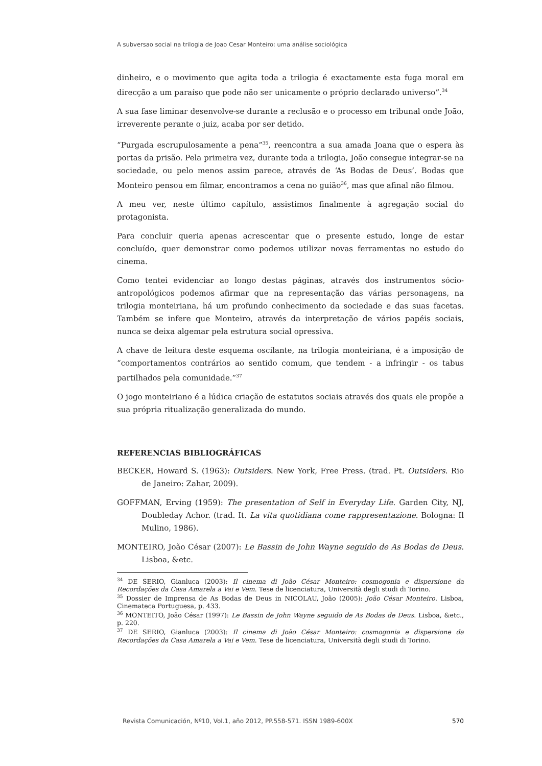A subversao social na trilogia de Joao Cesar Monteiro: uma análise sociológica
dinheiro, e o movimento que agita toda a trilogia é exactamente esta fuga moral em direcção a um paraíso que pode não ser unicamente o próprio declarado universo”.<sup>34</sup>
A sua fase liminar desenvolve-se durante a reclusão e o processo em tribunal onde João, irreverente perante o juiz, acaba por ser detido.
“Purgada escrupulosamente a pena”<sup>35</sup>, reencontra a sua amada Joana que o espera às portas da prisão. Pela primeira vez, durante toda a trilogia, João consegue integrar-se na sociedade, ou pelo menos assim parece, através de ‘As Bodas de Deus’. Bodas que Monteiro pensou em filmar, encontramos a cena no guião<sup>36</sup>, mas que afinal não filmou.
A meu ver, neste último capítulo, assistimos finalmente à agregação social do protagonista.
Para concluir queria apenas acrescentar que o presente estudo, longe de estar concluído, quer demonstrar como podemos utilizar novas ferramentas no estudo do cinema.
Como tentei evidenciar ao longo destas páginas, através dos instrumentos sócio-antropológicos podemos afirmar que na representação das várias personagens, na trilogia monteiriana, há um profundo conhecimento da sociedade e das suas facetas. Também se infere que Monteiro, através da interpretação de vários papéis sociais, nunca se deixa algemar pela estrutura social opressiva.
A chave de leitura deste esquema oscilante, na trilogia monteiriana, é a imposição de “comportamentos contrários ao sentido comum, que tendem - a infringir - os tabus partilhados pela comunidade.”<sup>37</sup>
O jogo monteiriano é a lúdica criação de estatutos sociais através dos quais ele propõe a sua própria ritualização generalizada do mundo.
REFERENCIAS BIBLIOGRÁFICAS
BECKER, Howard S. (1963): Outsiders. New York, Free Press. (trad. Pt. Outsiders. Rio de Janeiro: Zahar, 2009).
GOFFMAN, Erving (1959): The presentation of Self in Everyday Life. Garden City, NJ, Doubleday Achor. (trad. It. La vita quotidiana come rappresentazione. Bologna: Il Mulino, 1986).
MONTEIRO, João César (2007): Le Bassin de John Wayne seguido de As Bodas de Deus. Lisboa, &etc.
<sup>34</sup> DE SERIO, Gianluca (2003): Il cinema di João César Monteiro: cosmogonia e dispersione da Recordações da Casa Amarela a Vai e Vem. Tese de licenciatura, Università degli studi di Torino.
<sup>35</sup> Dossier de Imprensa de As Bodas de Deus in NICOLAU, João (2005): João César Monteiro. Lisboa, Cinemateca Portuguesa, p. 433.
<sup>36</sup> MONTEITO, João César (1997): Le Bassin de John Wayne seguido de As Bodas de Deus. Lisboa, &etc., p. 220.
<sup>37</sup> DE SERIO, Gianluca (2003): Il cinema di João César Monteiro: cosmogonia e dispersione da Recordações da Casa Amarela a Vai e Vem. Tese de licenciatura, Università degli studi di Torino.
Revista Comunicación, Nº10, Vol.1, año 2012, PP.558-571. ISSN 1989-600X 570